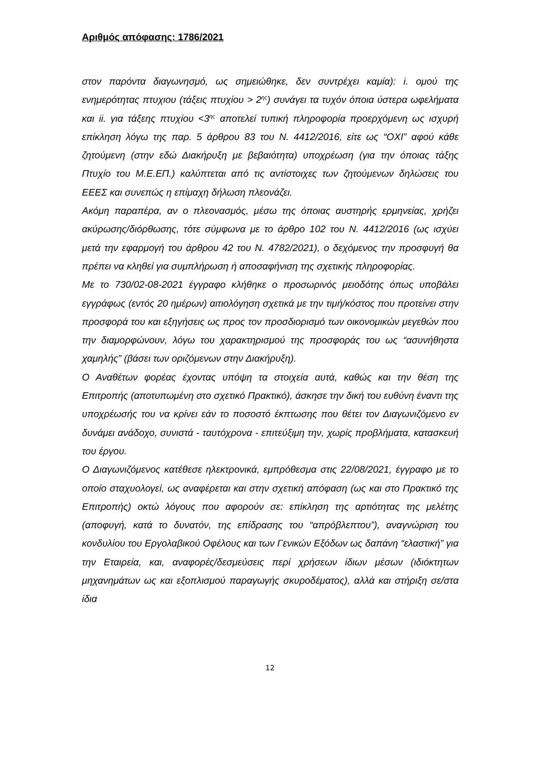Αριθμός απόφασης: 1786/2021
στον παρόντα διαγωνησμό, ως σημειώθηκε, δεν συντρέχει καμία): i. ομού της ενημερότητας πτυχιου (τάξεις πτυχίου > 2<sup>ης</sup>) συνάγει τα τυχόν όποια ύστερα ωφελήματα και ii. για τάξεης πτυχίου <3<sup>ης</sup> αποτελεί τυπική πληροφορία προερχόμενη ως ισχυρή επίκληση λόγω της παρ. 5 άρθρου 83 του Ν. 4412/2016, είτε ως “ΟΧΙ” αφού κάθε ζητούμενη (στην εδώ Διακήρυξη με βεβαιότητα) υποχρέωση (για την όποιας τάξης Πτυχίο του Μ.Ε.ΕΠ.) καλύπτεται από τις αντίστοιχες των ζητούμενων δηλώσεις του ΕΕΕΣ και συνεπώς η επίμαχη δήλωση πλεονάζει.
Ακόμη παραπέρα, αν ο πλεονασμός, μέσω της όποιας αυστηρής ερμηνείας, χρήζει ακύρωσης/διόρθωσης, τότε σύμφωνα με το άρθρο 102 του Ν. 4412/2016 (ως ισχύει μετά την εφαρμογή του άρθρου 42 του Ν. 4782/2021), ο δεχόμενος την προσφυγή θα πρέπει να κληθεί για συμπλήρωση ή αποσαφήνιση της σχετικής πληροφορίας.
Με το 730/02-08-2021 έγγραφο κλήθηκε ο προσωρινός μειοδότης όπως υποβάλει εγγράφως (εντός 20 ημέρων) αιτιολόγηση σχετικά με την τιμή/κόστος που προτείνει στην προσφορά του και εξηγήσεις ως προς τον προσδιορισμό των οικονομικών μεγεθών που την διαμορφώνουν, λόγω του χαρακτηρισμού της προσφοράς του ως “ασυνήθηστα χαμηλής” (βάσει των οριζόμενων στην Διακήρυξη).
Ο Αναθέτων φορέας έχοντας υπόψη τα στοιχεία αυτά, καθώς και την θέση της Επιτροπής (αποτυπωμένη στο σχετικό Πρακτικό), άσκησε την δική του ευθύνη έναντι της υποχρέωσής του να κρίνει εάν το ποσοστό έκπτωσης που θέτει τον Διαγωνιζόμενο εν δυνάμει ανάδοχο, συνιστά - ταυτόχρονα - επιτεύξιμη την, χωρίς προβλήματα, κατασκευή του έργου.
Ο Διαγωνιζόμενος κατέθεσε ηλεκτρονικά, εμπρόθεσμα στις 22/08/2021, έγγραφο με το οποίο σταχυολογεί, ως αναφέρεται και στην σχετική απόφαση (ως και στο Πρακτικό της Επιτροπής) οκτώ λόγους που αφορούν σε: επίκληση της αρτιότητας της μελέτης (αποφυγή, κατά το δυνατόν, της επίδρασης του “απρόβλεπτου”), αναγνώριση του κονδυλίου του Εργολαβικού Οφέλους και των Γενικών Εξόδων ως δαπάνη “ελαστική” για την Εταιρεία, και, αναφορές/δεσμεύσεις περί χρήσεων ίδιων μέσων (ιδιόκτητων μηχανημάτων ως και εξοπλισμού παραγωγής σκυροδέματος), αλλά και στήριξη σε/στα ίδια
12